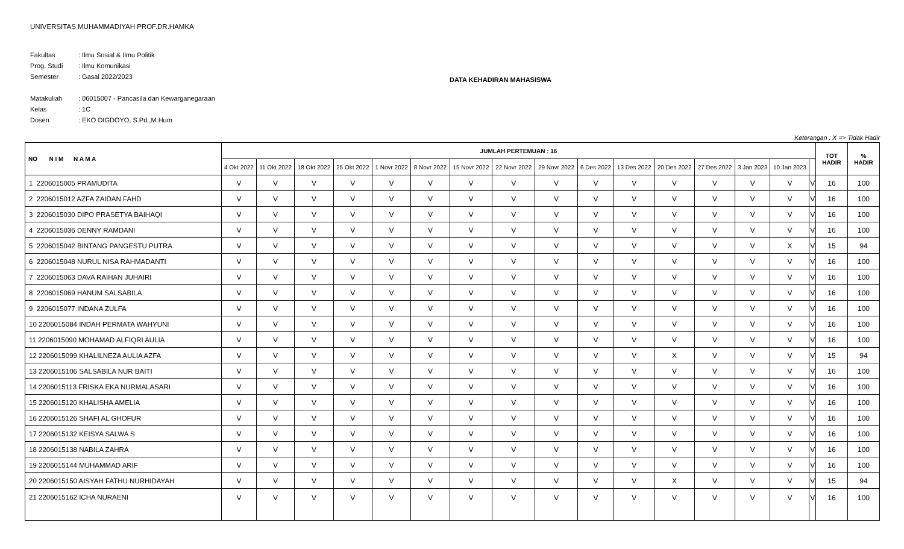UNIVERSITAS MUHAMMADIYAH PROF.DR.HAMKA
Fakultas: Ilmu Sosial & Ilmu Politik
Prog. Studi: Ilmu Komunikasi
Semester: Gasal 2022/2023
DATA KEHADIRAN MAHASISWA
Matakuliah: 06015007 - Pancasila dan Kewarganegaraan
Kelas: 1C
Dosen: EKO DIGDOYO, S.Pd.,M.Hum
Keterangan : X => Tidak Hadir
| NO N I M N A M A | JUMLAH PERTEMUAN : 16 | | | | | | | | | | | | | | | | TOT HADIR | % HADIR |
| --- | --- | --- | --- | --- | --- | --- | --- | --- | --- | --- | --- | --- | --- | --- | --- | --- | --- | --- |
| | 4 Okt 2022 | 11 Okt 2022 | 18 Okt 2022 | 25 Okt 2022 | 1 Novr 2022 | 8 Novr 2022 | 15 Novr 2022 | 22 Novr 2022 | 29 Novr 2022 | 6 Des 2022 | 13 Des 2022 | 20 Des 2022 | 27 Des 2022 | 3 Jan 2023 | 10 Jan 2023 | | | |
| 1 2206015005 PRAMUDITA | V | V | V | V | V | V | V | V | V | V | V | V | V | V | V | V | 16 | 100 |
| 2 2206015012 AZFA ZAIDAN FAHD | V | V | V | V | V | V | V | V | V | V | V | V | V | V | V | V | 16 | 100 |
| 3 2206015030 DIPO PRASETYA BAIHAQI | V | V | V | V | V | V | V | V | V | V | V | V | V | V | V | V | 16 | 100 |
| 4 2206015036 DENNY RAMDANI | V | V | V | V | V | V | V | V | V | V | V | V | V | V | V | V | 16 | 100 |
| 5 2206015042 BINTANG PANGESTU PUTRA | V | V | V | V | V | V | V | V | V | V | V | V | V | V | X | V | 15 | 94 |
| 6 2206015048 NURUL NISA RAHMADANTI | V | V | V | V | V | V | V | V | V | V | V | V | V | V | V | V | 16 | 100 |
| 7 2206015063 DAVA RAIHAN JUHAIRI | V | V | V | V | V | V | V | V | V | V | V | V | V | V | V | V | 16 | 100 |
| 8 2206015069 HANUM SALSABILA | V | V | V | V | V | V | V | V | V | V | V | V | V | V | V | V | 16 | 100 |
| 9 2206015077 INDANA ZULFA | V | V | V | V | V | V | V | V | V | V | V | V | V | V | V | V | 16 | 100 |
| 10 2206015084 INDAH PERMATA WAHYUNI | V | V | V | V | V | V | V | V | V | V | V | V | V | V | V | V | 16 | 100 |
| 11 2206015090 MOHAMAD ALFIQRI AULIA | V | V | V | V | V | V | V | V | V | V | V | V | V | V | V | V | 16 | 100 |
| 12 2206015099 KHALILNEZA AULIA AZFA | V | V | V | V | V | V | V | V | V | V | V | X | V | V | V | V | 15 | 94 |
| 13 2206015106 SALSABILA NUR BAITI | V | V | V | V | V | V | V | V | V | V | V | V | V | V | V | V | 16 | 100 |
| 14 2206015113 FRISKA EKA NURMALASARI | V | V | V | V | V | V | V | V | V | V | V | V | V | V | V | V | 16 | 100 |
| 15 2206015120 KHALISHA AMELIA | V | V | V | V | V | V | V | V | V | V | V | V | V | V | V | V | 16 | 100 |
| 16 2206015126 SHAFI AL GHOFUR | V | V | V | V | V | V | V | V | V | V | V | V | V | V | V | V | 16 | 100 |
| 17 2206015132 KEISYA SALWA S | V | V | V | V | V | V | V | V | V | V | V | V | V | V | V | V | 16 | 100 |
| 18 2206015138 NABILA ZAHRA | V | V | V | V | V | V | V | V | V | V | V | V | V | V | V | V | 16 | 100 |
| 19 2206015144 MUHAMMAD ARIF | V | V | V | V | V | V | V | V | V | V | V | V | V | V | V | V | 16 | 100 |
| 20 2206015150 AISYAH FATHU NURHIDAYAH | V | V | V | V | V | V | V | V | V | V | V | X | V | V | V | V | 15 | 94 |
| 21 2206015162 ICHA NURAENI | V | V | V | V | V | V | V | V | V | V | V | V | V | V | V | V | 16 | 100 |